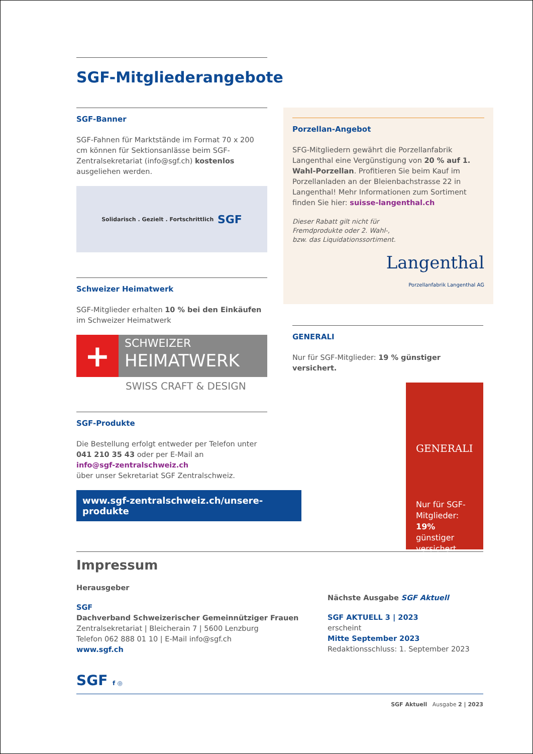SGF-Mitgliederangebote
SGF-Banner
SGF-Fahnen für Marktstände im Format 70 x 200 cm können für Sektionsanlässe beim SGF-Zentralsekretariat (info@sgf.ch) kostenlos ausgeliehen werden.
Solidarisch . Gezielt . Fortschrittlich SGF
Schweizer Heimatwerk
SGF-Mitglieder erhalten 10 % bei den Einkäufen im Schweizer Heimatwerk
+
SCHWEIZER
HEIMATWERK
SWISS CRAFT & DESIGN
SGF-Produkte
Die Bestellung erfolgt entweder per Telefon unter
041 210 35 43 oder per E-Mail an
info@sgf-zentralschweiz.ch
über unser Sekretariat SGF Zentralschweiz.
www.sgf-zentralschweiz.ch/unsere-produkte
Porzellan-Angebot
SFG-Mitgliedern gewährt die Porzellanfabrik Langenthal eine Vergünstigung von 20 % auf 1. Wahl-Porzellan. Profitieren Sie beim Kauf im Porzellanladen an der Bleienbachstrasse 22 in Langenthal! Mehr Informationen zum Sortiment finden Sie hier: suisse-langenthal.ch
Dieser Rabatt gilt nicht für
Fremdprodukte oder 2. Wahl-,
bzw. das Liquidationssortiment.
Langenthal
Porzellanfabrik Langenthal AG
GENERALI
Nur für SGF-Mitglieder: 19 % günstiger versichert.
GENERALI
Nur für SGF-Mitglieder:
19% günstiger versichert.
Impressum
Herausgeber
SGF
Dachverband Schweizerischer Gemeinnütziger Frauen
Zentralsekretariat | Bleicherain 7 | 5600 Lenzburg
Telefon 062 888 01 10 | E-Mail info@sgf.ch
www.sgf.ch
SGF f ◎
Nächste Ausgabe SGF Aktuell
SGF AKTUELL 3 | 2023
erscheint
Mitte September 2023
Redaktionsschluss: 1. September 2023
SGF Aktuell Ausgabe 2 | 2023